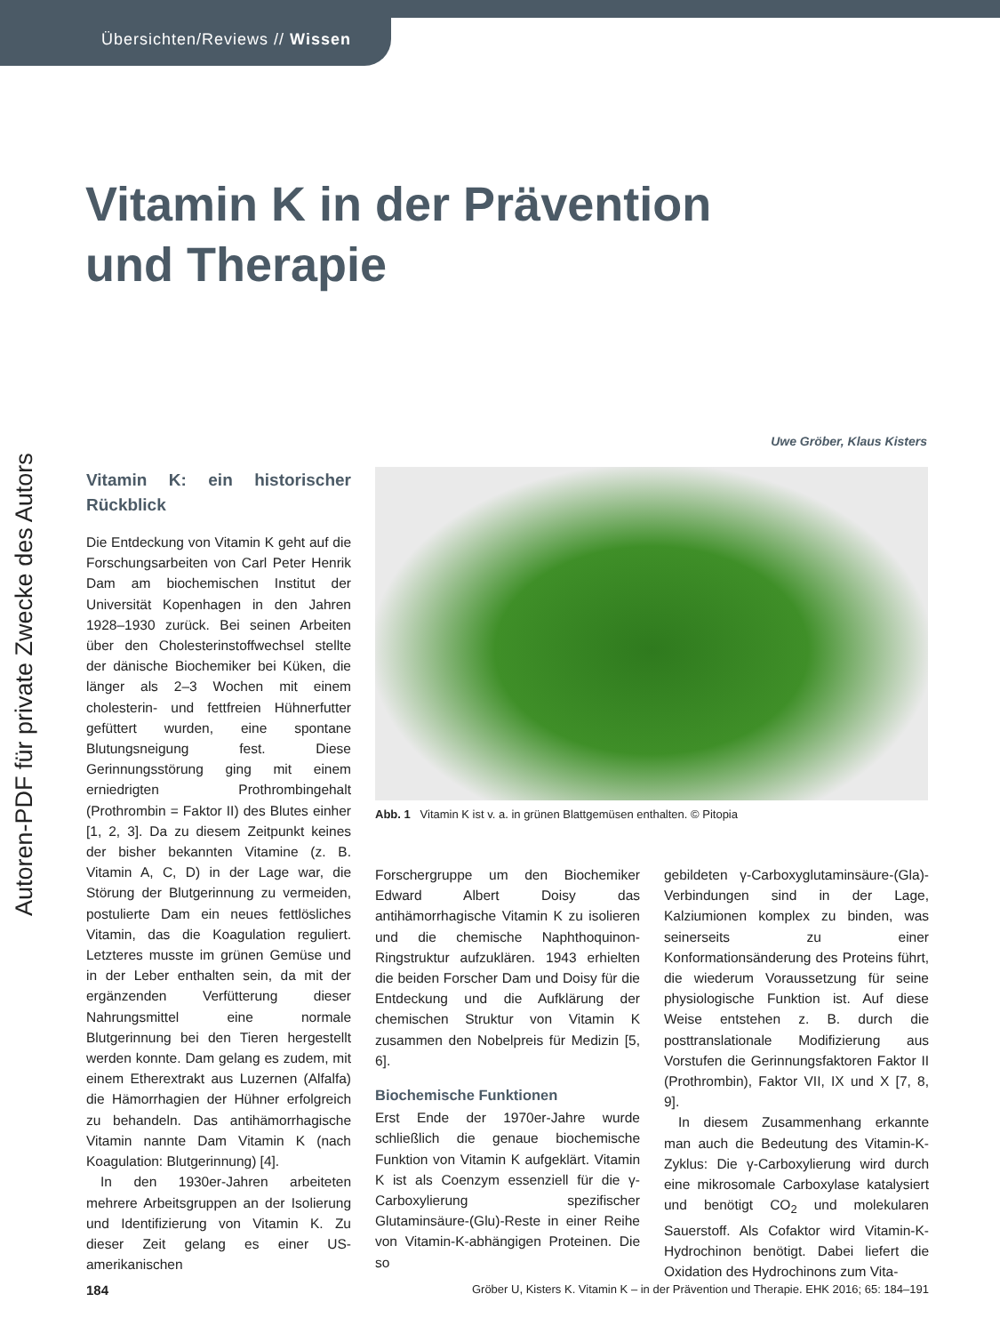Übersichten/Reviews // Wissen
Autoren-PDF für private Zwecke des Autors
Vitamin K in der Prävention
und Therapie
Uwe Gröber, Klaus Kisters
Vitamin K: ein historischer Rückblick
Die Entdeckung von Vitamin K geht auf die Forschungsarbeiten von Carl Peter Henrik Dam am biochemischen Institut der Universität Kopenhagen in den Jahren 1928–1930 zurück. Bei seinen Arbeiten über den Cholesterinstoffwechsel stellte der dänische Biochemiker bei Küken, die länger als 2–3 Wochen mit einem cholesterin- und fettfreien Hühnerfutter gefüttert wurden, eine spontane Blutungsneigung fest. Diese Gerinnungsstörung ging mit einem erniedrigten Prothrombingehalt (Prothrombin = Faktor II) des Blutes einher [1, 2, 3]. Da zu diesem Zeitpunkt keines der bisher bekannten Vitamine (z. B. Vitamin A, C, D) in der Lage war, die Störung der Blutgerinnung zu vermeiden, postulierte Dam ein neues fettlösliches Vitamin, das die Koagulation reguliert. Letzteres musste im grünen Gemüse und in der Leber enthalten sein, da mit der ergänzenden Verfütterung dieser Nahrungsmittel eine normale Blutgerinnung bei den Tieren hergestellt werden konnte. Dam gelang es zudem, mit einem Etherextrakt aus Luzernen (Alfalfa) die Hämorrhagien der Hühner erfolgreich zu behandeln. Das antihämorrhagische Vitamin nannte Dam Vitamin K (nach Koagulation: Blutgerinnung) [4].
In den 1930er-Jahren arbeiteten mehrere Arbeitsgruppen an der Isolierung und Identifizierung von Vitamin K. Zu dieser Zeit gelang es einer US-amerikanischen
Abb. 1 Vitamin K ist v. a. in grünen Blattgemüsen enthalten. © Pitopia
Forschergruppe um den Biochemiker Edward Albert Doisy das antihämorrhagische Vitamin K zu isolieren und die chemische Naphthoquinon-Ringstruktur aufzuklären. 1943 erhielten die beiden Forscher Dam und Doisy für die Entdeckung und die Aufklärung der chemischen Struktur von Vitamin K zusammen den Nobelpreis für Medizin [5, 6].
Biochemische Funktionen
Erst Ende der 1970er-Jahre wurde schließlich die genaue biochemische Funktion von Vitamin K aufgeklärt. Vitamin K ist als Coenzym essenziell für die γ-Carboxylierung spezifischer Glutaminsäure-(Glu)-Reste in einer Reihe von Vitamin-K-abhängigen Proteinen. Die so
gebildeten γ-Carboxyglutaminsäure-(Gla)-Verbindungen sind in der Lage, Kalziumionen komplex zu binden, was seinerseits zu einer Konformationsänderung des Proteins führt, die wiederum Voraussetzung für seine physiologische Funktion ist. Auf diese Weise entstehen z. B. durch die posttranslationale Modifizierung aus Vorstufen die Gerinnungsfaktoren Faktor II (Prothrombin), Faktor VII, IX und X [7, 8, 9].
In diesem Zusammenhang erkannte man auch die Bedeutung des Vitamin-K-Zyklus: Die γ-Carboxylierung wird durch eine mikrosomale Carboxylase katalysiert und benötigt CO<sub>2</sub> und molekularen Sauerstoff. Als Cofaktor wird Vitamin-K-Hydrochinon benötigt. Dabei liefert die Oxidation des Hydrochinons zum Vita-
184 Gröber U, Kisters K. Vitamin K – in der Prävention und Therapie. EHK 2016; 65: 184–191